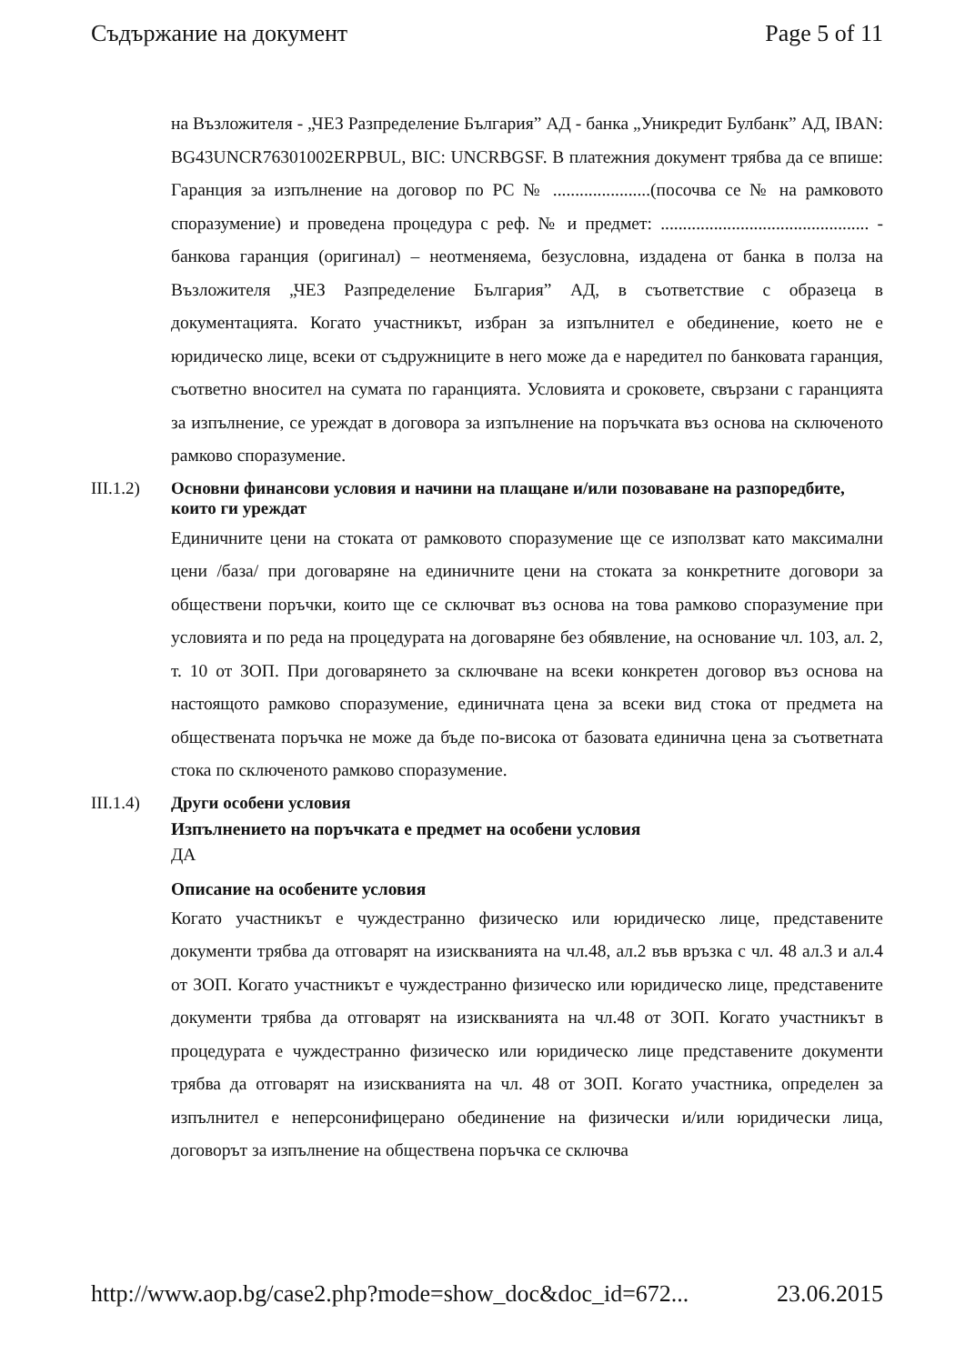Съдържание на документ Page 5 of 11
на Възложителя - „ЧЕЗ Разпределение България” АД - банка „Уникредит Булбанк” АД, IBAN: BG43UNCR76301002ERPBUL, BIC: UNCRBGSF. В платежния документ трябва да се впише: Гаранция за изпълнение на договор по РС № ......................(посочва се № на рамковото споразумение) и проведена процедура с реф. № и предмет: ............................................... - банкова гаранция (оригинал) – неотменяема, безусловна, издадена от банка в полза на Възложителя „ЧЕЗ Разпределение България” АД, в съответствие с образеца в документацията. Когато участникът, избран за изпълнител е обединение, което не е юридическо лице, всеки от съдружниците в него може да е наредител по банковата гаранция, съответно вносител на сумата по гаранцията. Условията и сроковете, свързани с гаранцията за изпълнение, се уреждат в договора за изпълнение на поръчката въз основа на сключеното рамково споразумение.
III.1.2) Основни финансови условия и начини на плащане и/или позоваване на разпоредбите, които ги уреждат
Единичните цени на стоката от рамковото споразумение ще се използват като максимални цени /база/ при договаряне на единичните цени на стоката за конкретните договори за обществени поръчки, които ще се сключват въз основа на това рамково споразумение при условията и по реда на процедурата на договаряне без обявление, на основание чл. 103, ал. 2, т. 10 от ЗОП. При договарянето за сключване на всеки конкретен договор въз основа на настоящото рамково споразумение, единичната цена за всеки вид стока от предмета на обществената поръчка не може да бъде по-висока от базовата единична цена за съответната стока по сключеното рамково споразумение.
III.1.4) Други особени условия
Изпълнението на поръчката е предмет на особени условия
ДА
Описание на особените условия
Когато участникът е чуждестранно физическо или юридическо лице, представените документи трябва да отговарят на изискванията на чл.48, ал.2 във връзка с чл. 48 ал.3 и ал.4 от ЗОП. Когато участникът е чуждестранно физическо или юридическо лице, представените документи трябва да отговарят на изискванията на чл.48 от ЗОП. Когато участникът в процедурата е чуждестранно физическо или юридическо лице представените документи трябва да отговарят на изискванията на чл. 48 от ЗОП. Когато участника, определен за изпълнител е неперсонифицерано обединение на физически и/или юридически лица, договорът за изпълнение на обществена поръчка се сключва
http://www.aop.bg/case2.php?mode=show_doc&doc_id=672... 23.06.2015